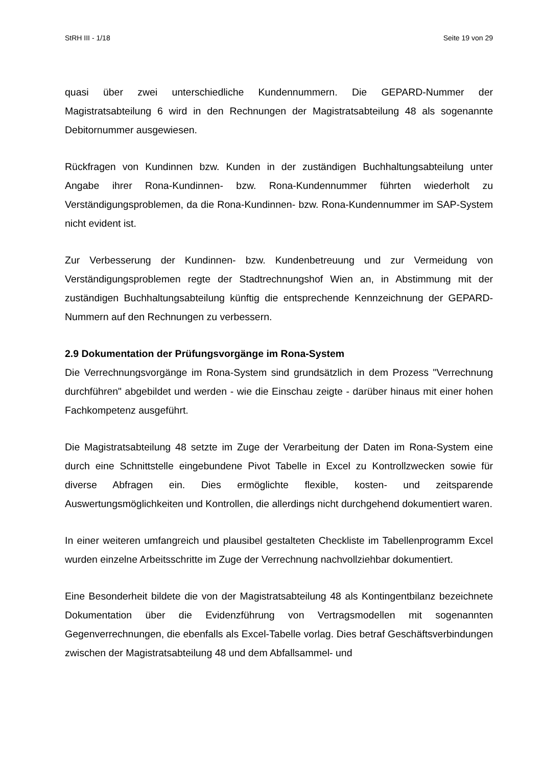StRH III - 1/18 Seite 19 von 29
quasi über zwei unterschiedliche Kundennummern. Die GEPARD-Nummer der Magistratsabteilung 6 wird in den Rechnungen der Magistratsabteilung 48 als sogenannte Debitornummer ausgewiesen.
Rückfragen von Kundinnen bzw. Kunden in der zuständigen Buchhaltungsabteilung unter Angabe ihrer Rona-Kundinnen- bzw. Rona-Kundennummer führten wiederholt zu Verständigungsproblemen, da die Rona-Kundinnen- bzw. Rona-Kundennummer im SAP-System nicht evident ist.
Zur Verbesserung der Kundinnen- bzw. Kundenbetreuung und zur Vermeidung von Verständigungsproblemen regte der Stadtrechnungshof Wien an, in Abstimmung mit der zuständigen Buchhaltungsabteilung künftig die entsprechende Kennzeichnung der GEPARD-Nummern auf den Rechnungen zu verbessern.
2.9 Dokumentation der Prüfungsvorgänge im Rona-System
Die Verrechnungsvorgänge im Rona-System sind grundsätzlich in dem Prozess "Verrechnung durchführen" abgebildet und werden - wie die Einschau zeigte - darüber hinaus mit einer hohen Fachkompetenz ausgeführt.
Die Magistratsabteilung 48 setzte im Zuge der Verarbeitung der Daten im Rona-System eine durch eine Schnittstelle eingebundene Pivot Tabelle in Excel zu Kontrollzwecken sowie für diverse Abfragen ein. Dies ermöglichte flexible, kosten- und zeitsparende Auswertungsmöglichkeiten und Kontrollen, die allerdings nicht durchgehend dokumentiert waren.
In einer weiteren umfangreich und plausibel gestalteten Checkliste im Tabellenprogramm Excel wurden einzelne Arbeitsschritte im Zuge der Verrechnung nachvollziehbar dokumentiert.
Eine Besonderheit bildete die von der Magistratsabteilung 48 als Kontingentbilanz bezeichnete Dokumentation über die Evidenzführung von Vertragsmodellen mit sogenannten Gegenverrechnungen, die ebenfalls als Excel-Tabelle vorlag. Dies betraf Geschäftsverbindungen zwischen der Magistratsabteilung 48 und dem Abfallsammel- und